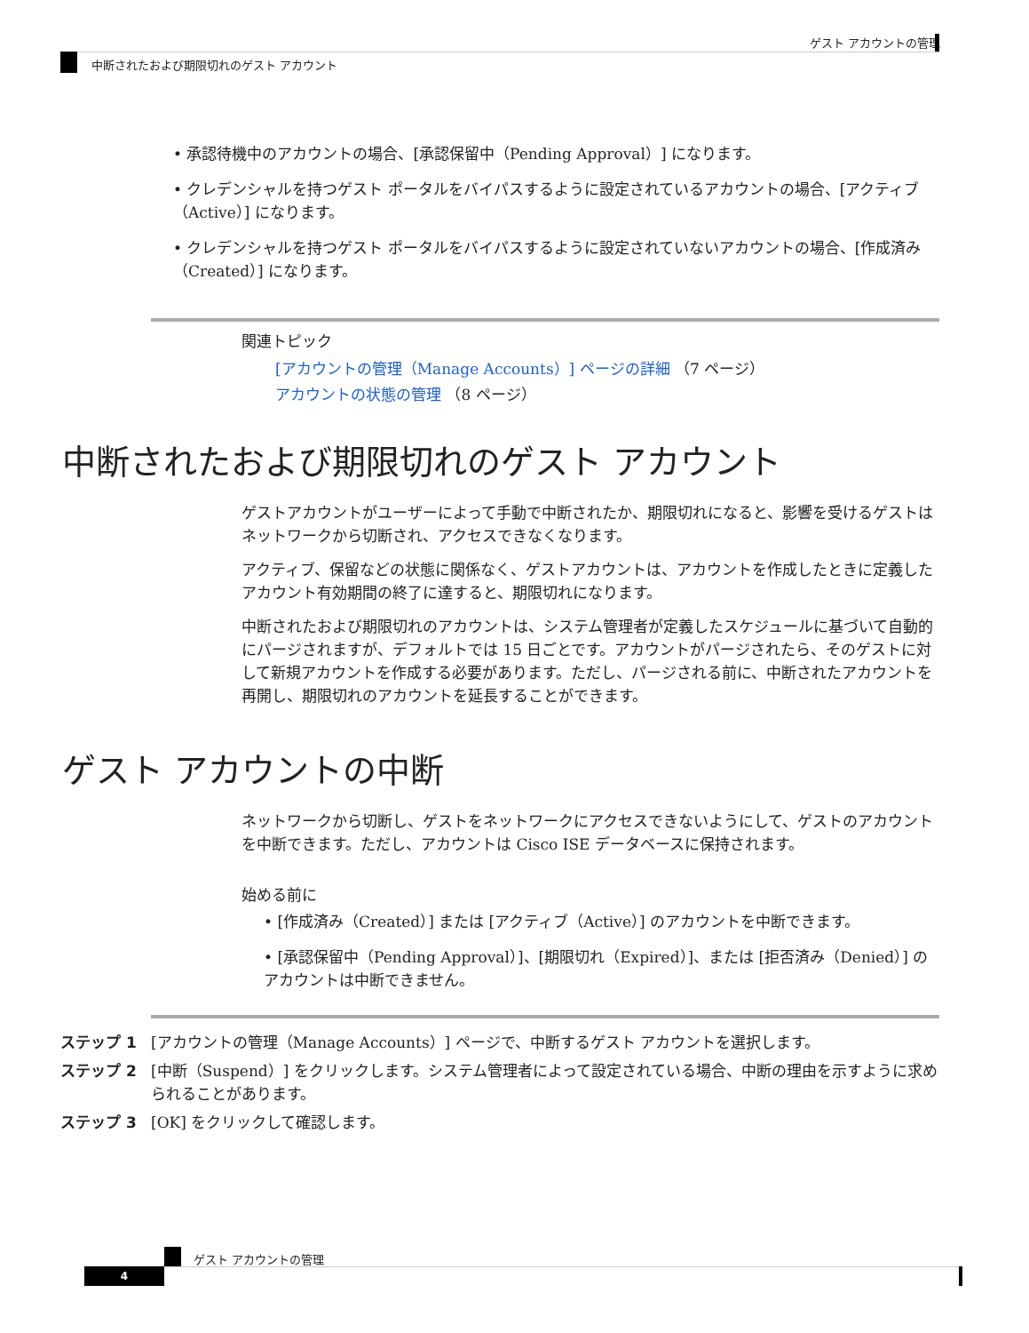ゲスト アカウントの管理
中断されたおよび期限切れのゲスト アカウント
• 承認待機中のアカウントの場合、[承認保留中（Pending Approval）] になります。
• クレデンシャルを持つゲスト ポータルをバイパスするように設定されているアカウントの場合、[アクティブ（Active）] になります。
• クレデンシャルを持つゲスト ポータルをバイパスするように設定されていないアカウントの場合、[作成済み（Created）] になります。
関連トピック
[アカウントの管理（Manage Accounts）] ページの詳細 （7 ページ）
アカウントの状態の管理 （8 ページ）
中断されたおよび期限切れのゲスト アカウント
ゲストアカウントがユーザーによって手動で中断されたか、期限切れになると、影響を受けるゲストはネットワークから切断され、アクセスできなくなります。
アクティブ、保留などの状態に関係なく、ゲストアカウントは、アカウントを作成したときに定義したアカウント有効期間の終了に達すると、期限切れになります。
中断されたおよび期限切れのアカウントは、システム管理者が定義したスケジュールに基づいて自動的にパージされますが、デフォルトでは 15 日ごとです。アカウントがパージされたら、そのゲストに対して新規アカウントを作成する必要があります。ただし、パージされる前に、中断されたアカウントを再開し、期限切れのアカウントを延長することができます。
ゲスト アカウントの中断
ネットワークから切断し、ゲストをネットワークにアクセスできないようにして、ゲストのアカウントを中断できます。ただし、アカウントは Cisco ISE データベースに保持されます。
始める前に
• [作成済み（Created）] または [アクティブ（Active）] のアカウントを中断できます。
• [承認保留中（Pending Approval）]、[期限切れ（Expired）]、または [拒否済み（Denied）] のアカウントは中断できません。
ステップ 1 [アカウントの管理（Manage Accounts）] ページで、中断するゲスト アカウントを選択します。
ステップ 2 [中断（Suspend）] をクリックします。システム管理者によって設定されている場合、中断の理由を示すように求められることがあります。
ステップ 3 [OK] をクリックして確認します。
ゲスト アカウントの管理
4